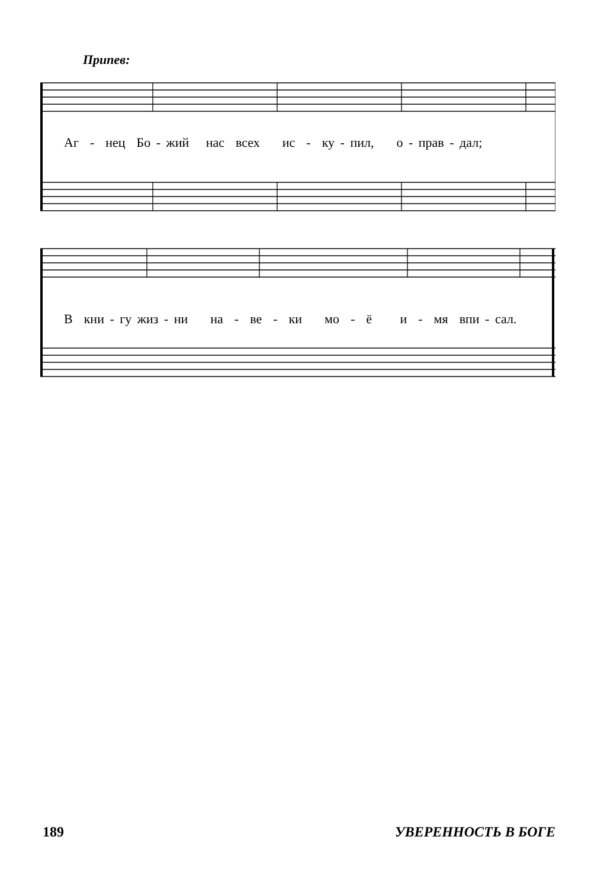Припев:
Аг - нец Бо - жий нас всех ис - ку - пил, о - прав - дал;
В кни - гу жиз - ни на - ве - ки мо - ё и - мя впи - сал.
189 УВЕРЕННОСТЬ В БОГЕ